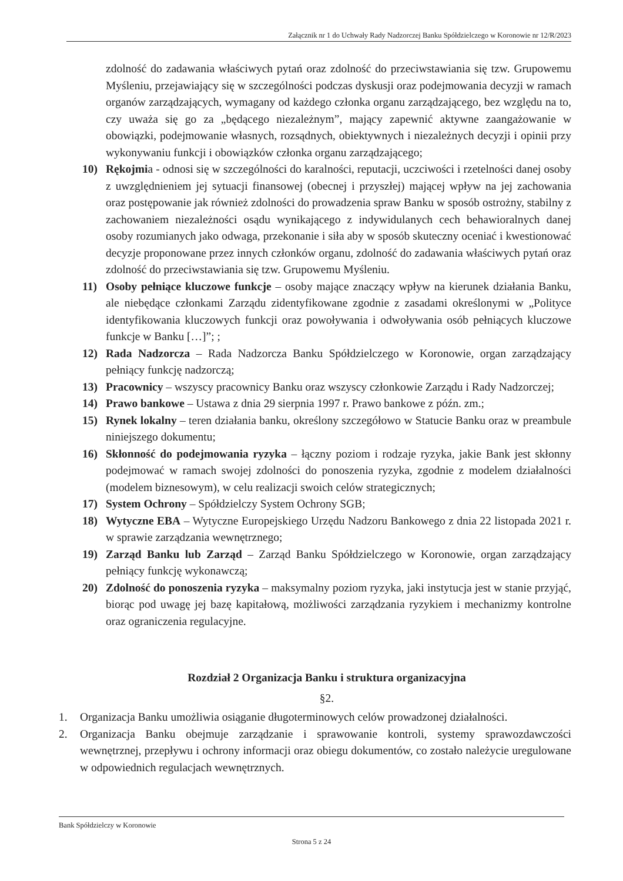Załącznik nr 1 do Uchwały Rady Nadzorczej Banku Spółdzielczego w Koronowie nr 12/R/2023
zdolność do zadawania właściwych pytań oraz zdolność do przeciwstawiania się tzw. Grupowemu Myśleniu, przejawiający się w szczególności podczas dyskusji oraz podejmowania decyzji w ramach organów zarządzających, wymagany od każdego członka organu zarządzającego, bez względu na to, czy uważa się go za „będącego niezależnym”, mający zapewnić aktywne zaangażowanie w obowiązki, podejmowanie własnych, rozsądnych, obiektywnych i niezależnych decyzji i opinii przy wykonywaniu funkcji i obowiązków członka organu zarządzającego;
10) Rękojmia - odnosi się w szczególności do karalności, reputacji, uczciwości i rzetelności danej osoby z uwzględnieniem jej sytuacji finansowej (obecnej i przyszłej) mającej wpływ na jej zachowania oraz postępowanie jak również zdolności do prowadzenia spraw Banku w sposób ostrożny, stabilny z zachowaniem niezależności osądu wynikającego z indywidulanych cech behawioralnych danej osoby rozumianych jako odwaga, przekonanie i siła aby w sposób skuteczny oceniać i kwestionować decyzje proponowane przez innych członków organu, zdolność do zadawania właściwych pytań oraz zdolność do przeciwstawiania się tzw. Grupowemu Myśleniu.
11) Osoby pełniące kluczowe funkcje – osoby mające znaczący wpływ na kierunek działania Banku, ale niebędące członkami Zarządu zidentyfikowane zgodnie z zasadami określonymi w „Polityce identyfikowania kluczowych funkcji oraz powoływania i odwoływania osób pełniących kluczowe funkcje w Banku […]”; ;
12) Rada Nadzorcza – Rada Nadzorcza Banku Spółdzielczego w Koronowie, organ zarządzający pełniący funkcję nadzorczą;
13) Pracownicy – wszyscy pracownicy Banku oraz wszyscy członkowie Zarządu i Rady Nadzorczej;
14) Prawo bankowe – Ustawa z dnia 29 sierpnia 1997 r. Prawo bankowe z późn. zm.;
15) Rynek lokalny – teren działania banku, określony szczegółowo w Statucie Banku oraz w preambule niniejszego dokumentu;
16) Skłonność do podejmowania ryzyka – łączny poziom i rodzaje ryzyka, jakie Bank jest skłonny podejmować w ramach swojej zdolności do ponoszenia ryzyka, zgodnie z modelem działalności (modelem biznesowym), w celu realizacji swoich celów strategicznych;
17) System Ochrony – Spółdzielczy System Ochrony SGB;
18) Wytyczne EBA – Wytyczne Europejskiego Urzędu Nadzoru Bankowego z dnia 22 listopada 2021 r. w sprawie zarządzania wewnętrznego;
19) Zarząd Banku lub Zarząd – Zarząd Banku Spółdzielczego w Koronowie, organ zarządzający pełniący funkcję wykonawczą;
20) Zdolność do ponoszenia ryzyka – maksymalny poziom ryzyka, jaki instytucja jest w stanie przyjąć, biorąc pod uwagę jej bazę kapitałową, możliwości zarządzania ryzykiem i mechanizmy kontrolne oraz ograniczenia regulacyjne.
Rozdział 2 Organizacja Banku i struktura organizacyjna
§2.
1. Organizacja Banku umożliwia osiąganie długoterminowych celów prowadzonej działalności.
2. Organizacja Banku obejmuje zarządzanie i sprawowanie kontroli, systemy sprawozdawczości wewnętrznej, przepływu i ochrony informacji oraz obiegu dokumentów, co zostało należycie uregulowane w odpowiednich regulacjach wewnętrznych.
Bank Spółdzielczy w Koronowie
Strona 5 z 24